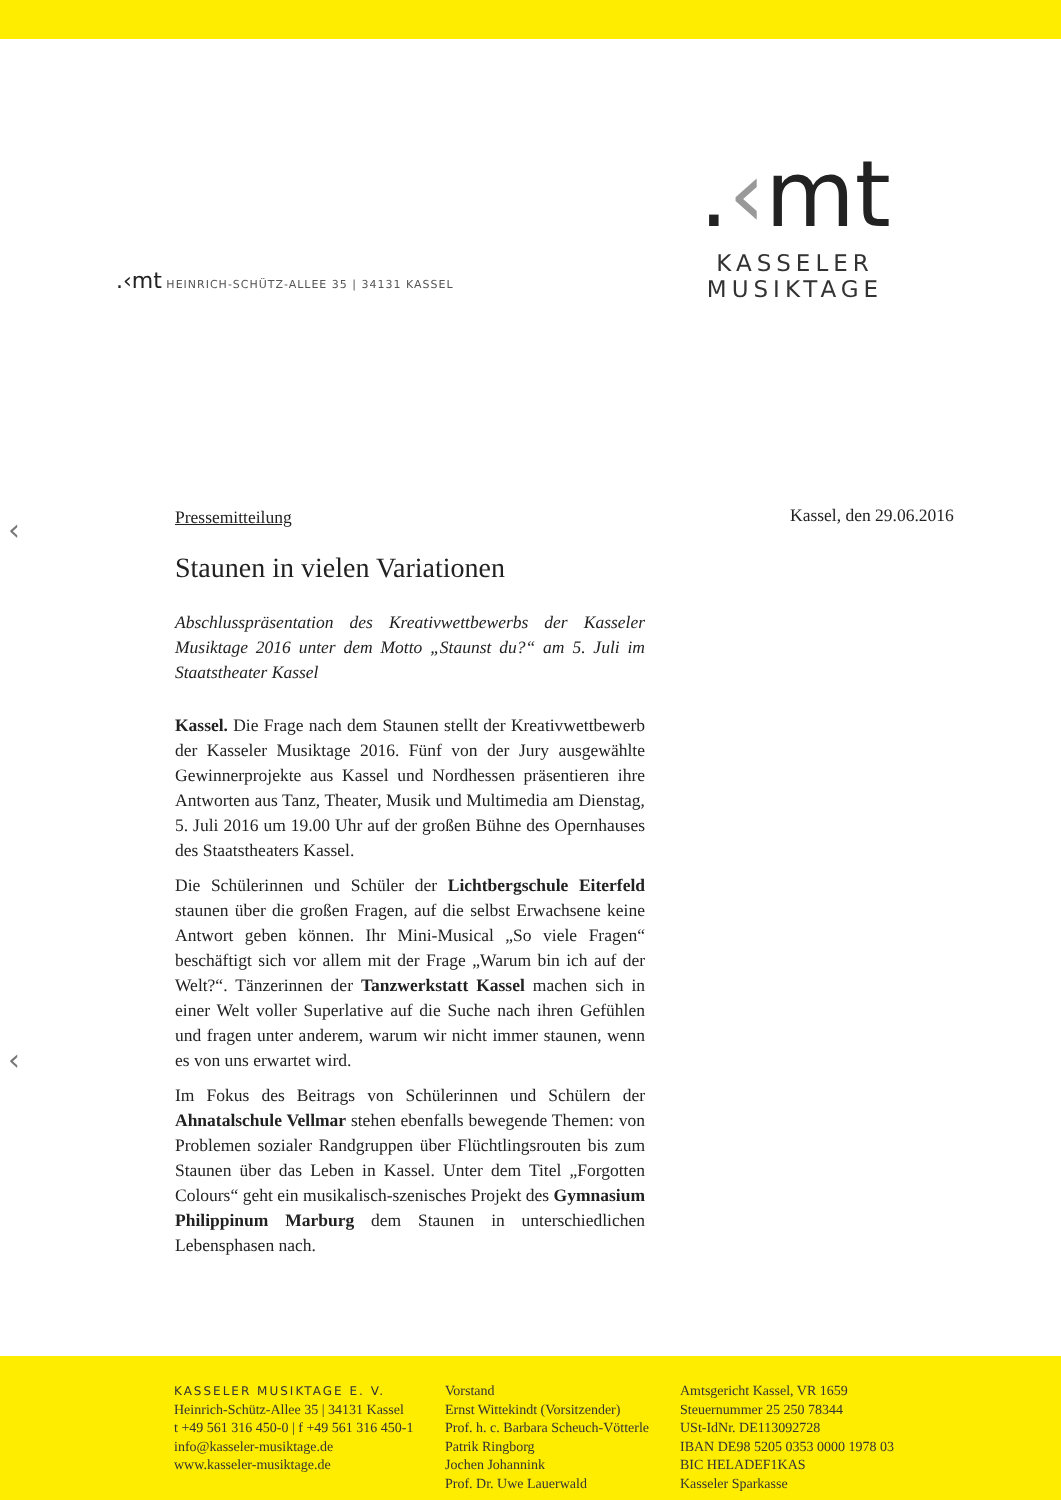.‹mt
KASSELER MUSIKTAGE
.‹mt HEINRICH-SCHÜTZ-ALLEE 35 | 34131 KASSEL
‹
‹
Kassel, den 29.06.2016
Pressemitteilung
Staunen in vielen Variationen
Abschlusspräsentation des Kreativwettbewerbs der Kasseler Musiktage 2016 unter dem Motto „Staunst du?“ am 5. Juli im Staatstheater Kassel
Kassel. Die Frage nach dem Staunen stellt der Kreativwettbewerb der Kasseler Musiktage 2016. Fünf von der Jury ausgewählte Gewinnerprojekte aus Kassel und Nordhessen präsentieren ihre Antworten aus Tanz, Theater, Musik und Multimedia am Dienstag, 5. Juli 2016 um 19.00 Uhr auf der großen Bühne des Opernhauses des Staatstheaters Kassel.
Die Schülerinnen und Schüler der Lichtbergschule Eiterfeld staunen über die großen Fragen, auf die selbst Erwachsene keine Antwort geben können. Ihr Mini-Musical „So viele Fragen“ beschäftigt sich vor allem mit der Frage „Warum bin ich auf der Welt?“. Tänzerinnen der Tanzwerkstatt Kassel machen sich in einer Welt voller Superlative auf die Suche nach ihren Gefühlen und fragen unter anderem, warum wir nicht immer staunen, wenn es von uns erwartet wird.
Im Fokus des Beitrags von Schülerinnen und Schülern der Ahnatalschule Vellmar stehen ebenfalls bewegende Themen: von Problemen sozialer Randgruppen über Flüchtlingsrouten bis zum Staunen über das Leben in Kassel. Unter dem Titel „Forgotten Colours“ geht ein musikalisch-szenisches Projekt des Gymnasium Philippinum Marburg dem Staunen in unterschiedlichen Lebensphasen nach.
KASSELER MUSIKTAGE E. V.
Heinrich-Schütz-Allee 35 | 34131 Kassel
t +49 561 316 450-0 | f +49 561 316 450-1
info@kasseler-musiktage.de
www.kasseler-musiktage.de
Vorstand
Ernst Wittekindt (Vorsitzender)
Prof. h. c. Barbara Scheuch-Vötterle
Patrik Ringborg
Jochen Johannink
Prof. Dr. Uwe Lauerwald
Amtsgericht Kassel, VR 1659
Steuernummer 25 250 78344
USt-IdNr. DE113092728
IBAN DE98 5205 0353 0000 1978 03
BIC HELADEF1KAS
Kasseler Sparkasse